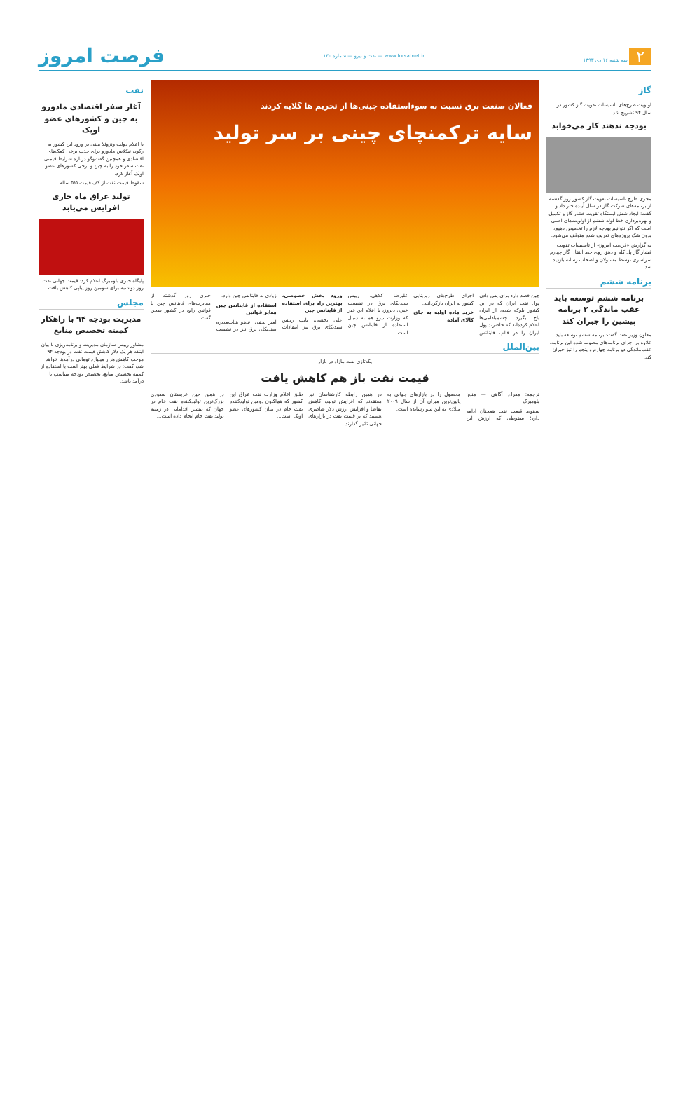۲ سه شنبه ۱۶ دی ۱۳۹۳
www.forsatnet.ir — نفت و نیرو — شماره ۱۳۰
فرصت امروز
گاز
اولویت طرح‌های تاسیسات تقویت گاز کشور در سال ۹۴ تشریح شد
بودجه ندهند کار می‌خوابد
مجری طرح تاسیسات تقویت گاز کشور روز گذشته از برنامه‌های شرکت گاز در سال آینده خبر داد و گفت: ایجاد شش ایستگاه تقویت فشار گاز و تکمیل و بهره‌برداری خط لوله ششم از اولویت‌های اصلی است که اگر نتوانیم بودجه لازم را تخصیص دهیم، بدون شک پروژه‌های تعریف شده متوقف می‌شود.
به گزارش «فرصت امروز» از تاسیسات تقویت فشار گاز پل کله و دهق روی خط انتقال گاز چهارم سراسری توسط مسئولان و اصحاب رسانه بازدید شد...
برنامه ششم
برنامه ششم توسعه باید عقب ماندگی ۲ برنامه پیشین را جبران کند
معاون وزیر نفت گفت: برنامه ششم توسعه باید علاوه بر اجرای برنامه‌های مصوب شده این برنامه، عقب‌ماندگی دو برنامه چهارم و پنجم را نیز جبران کند.
فعالان صنعت برق نسبت به سوءاستفاده چینی‌ها از تحریم ها گلایه کردند
سایه ترکمنچای چینی بر سر تولید
چین قصد دارد برای پس دادن پول نفت ایران که در این کشور بلوکه شده، از ایران باج بگیرد. چشم‌بادامی‌ها اعلام کرده‌اند که حاضرند پول ایران را در قالب فاینانس اجرای طرح‌های زیربنایی کشور به ایران بازگردانند.
خرید ماده اولیه به جای کالای آماده
علیرضا کلاهی، رییس سندیکای برق در نشست خبری دیروز، با اعلام این خبر که وزارت نیرو هم به دنبال استفاده از فاینانس چین است...
ورود بخش خصوصی، بهترین راه برای استفاده از فاینانس چین
علی بخشی، نایب رییس سندیکای برق نیز انتقادات زیادی به فاینانس چین دارد.
استفاده از فاینانس چین مغایر قوانین
امیر نجفی، عضو هیات‌مدیره سندیکای برق نیز در نشست خبری روز گذشته از مغایرت‌های فاینانس چین با قوانین رایج در کشور سخن گفت.
بین‌الملل
یکه‌تازی نفت مازاد در بازار
قیمت نفت باز هم کاهش یافت
ترجمه: معراج آگاهی — منبع: بلومبرگ
سقوط قیمت نفت همچنان ادامه دارد؛ سقوطی که ارزش این محصول را در بازارهای جهانی به پایین‌ترین میزان آن از سال ۲۰۰۹ میلادی به این سو رسانده است.
در همین رابطه کارشناسان نیز معتقدند که افزایش تولید، کاهش تقاضا و افزایش ارزش دلار عناصری هستند که بر قیمت نفت در بازارهای جهانی تاثیر گذارند.
طبق اعلام وزارت نفت عراق این کشور که هم‌اکنون دومین تولیدکننده نفت خام در میان کشورهای عضو اوپک است...
در همین حین عربستان سعودی بزرگ‌ترین تولیدکننده نفت خام در جهان که پیشتر اقداماتی در زمینه تولید نفت خام انجام داده است...
نفت
آغاز سفر اقتصادی مادورو به چین و کشورهای عضو اوپک
با اعلام دولت ونزوئلا مبنی بر ورود این کشور به رکود، نیکلاس مادورو برای جذب برخی کمک‌های اقتصادی و همچنین گفت‌وگو درباره شرایط قیمتی نفت سفر خود را به چین و برخی کشورهای عضو اوپک آغاز کرد.
سقوط قیمت نفت از کف قیمت ۵/۵ ساله
تولید عراق ماه جاری افزایش می‌یابد
پایگاه خبری بلومبرگ اعلام کرد: قیمت جهانی نفت روز دوشنبه برای سومین روز پیاپی کاهش یافت.
مجلس
مدیریت بودجه ۹۴ با راهکار کمیته تخصیص منابع
مشاور رییس سازمان مدیریت و برنامه‌ریزی با بیان اینکه هر یک دلار کاهش قیمت نفت در بودجه ۹۴ موجب کاهش هزار میلیارد تومانی درآمدها خواهد شد، گفت: در شرایط فعلی بهتر است با استفاده از کمیته تخصیص منابع، تخصیص بودجه متناسب با درآمد باشد.